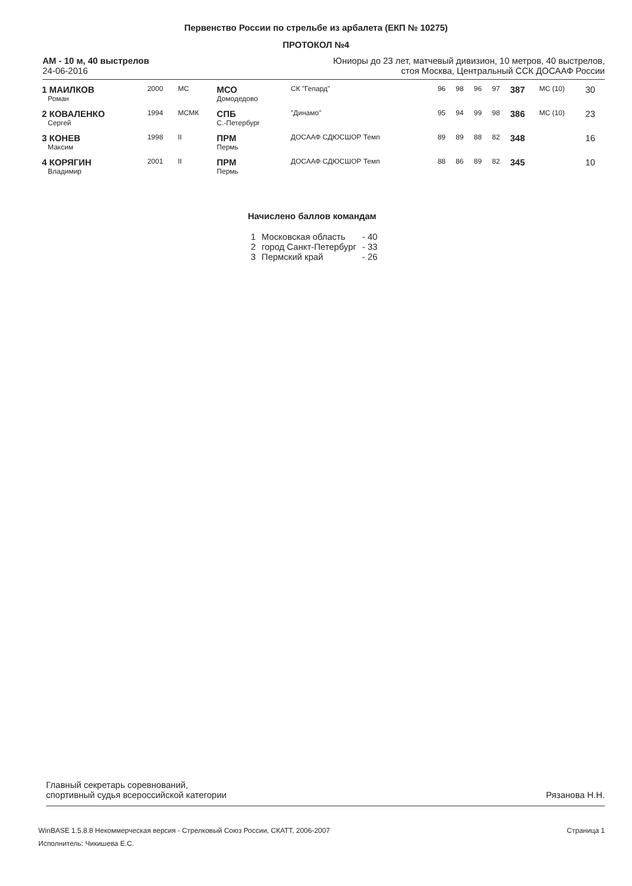Первенство России по стрельбе из арбалета (ЕКП № 10275)
ПРОТОКОЛ №4
АМ - 10 м, 40 выстрелов
24-06-2016
Юниоры до 23 лет, матчевый дивизион, 10 метров, 40 выстрелов,
стоя Москва, Центральный ССК ДОСААФ России
| 1 МАИЛКОВ Роман | 2000 | МС | МСО Домодедово | СК "Гепард" | 96 | 98 | 96 | 97 | 387 | МС (10) | 30 |
| 2 КОВАЛЕНКО Сергей | 1994 | МСМК | СПБ С.-Петербург | "Динамо" | 95 | 94 | 99 | 98 | 386 | МС (10) | 23 |
| 3 КОНЕВ Максим | 1998 | II | ПРМ Пермь | ДОСААФ СДЮСШОР Темп | 89 | 89 | 88 | 82 | 348 | | 16 |
| 4 КОРЯГИН Владимир | 2001 | II | ПРМ Пермь | ДОСААФ СДЮСШОР Темп | 88 | 86 | 89 | 82 | 345 | | 10 |
Начислено баллов командам
| 1 | Московская область | - 40 |
| 2 | город Санкт-Петербург | - 33 |
| 3 | Пермский край | - 26 |
Главный секретарь соревнований,
спортивный судья всероссийской категории
Рязанова Н.Н.
Страница 1 WinBASE 1.5.8.8 Некоммерческая версия - Стрелковый Союз России, СКАТТ, 2006-2007
Исполнитель: Чикишева Е.С.